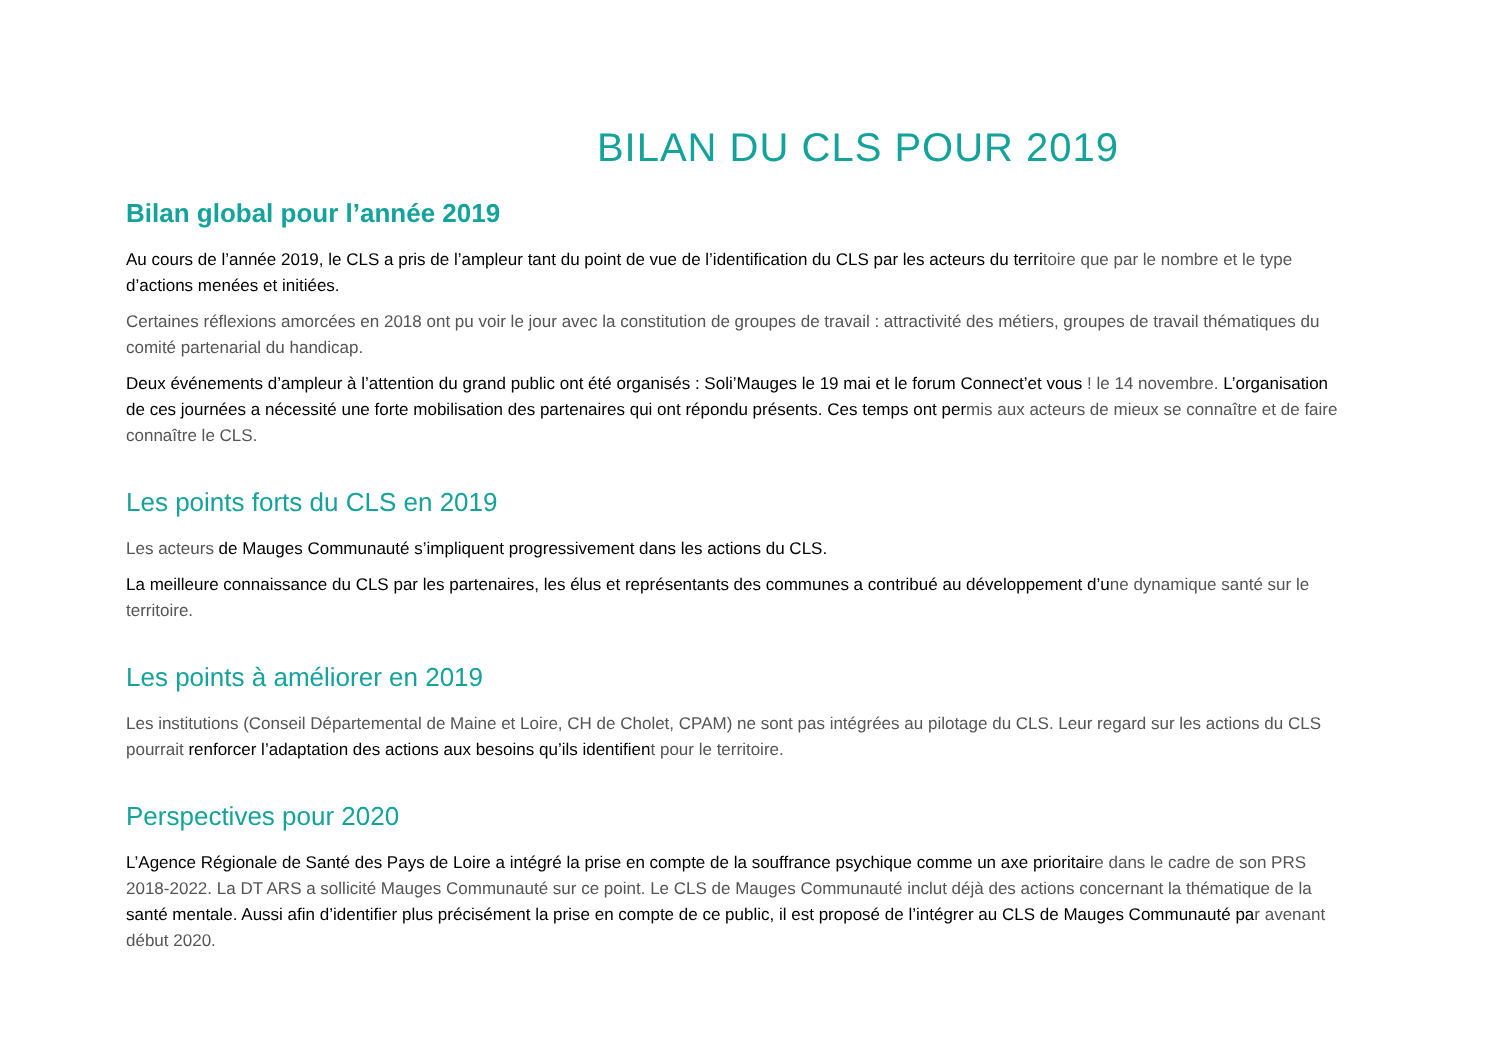BILAN DU CLS POUR 2019
Bilan global pour l’année 2019
Au cours de l’année 2019, le CLS a pris de l’ampleur tant du point de vue de l’identification du CLS par les acteurs du territoire que par le nombre et le type d’actions menées et initiées.
Certaines réflexions amorcées en 2018 ont pu voir le jour avec la constitution de groupes de travail : attractivité des métiers, groupes de travail thématiques du comité partenarial du handicap.
Deux événements d’ampleur à l’attention du grand public ont été organisés : Soli’Mauges le 19 mai et le forum Connect’et vous ! le 14 novembre. L’organisation de ces journées a nécessité une forte mobilisation des partenaires qui ont répondu présents. Ces temps ont permis aux acteurs de mieux se connaître et de faire connaître le CLS.
Les points forts du CLS en 2019
Les acteurs de Mauges Communauté s’impliquent progressivement dans les actions du CLS.
La meilleure connaissance du CLS par les partenaires, les élus et représentants des communes a contribué au développement d’une dynamique santé sur le territoire.
Les points à améliorer en 2019
Les institutions (Conseil Départemental de Maine et Loire, CH de Cholet, CPAM) ne sont pas intégrées au pilotage du CLS. Leur regard sur les actions du CLS pourrait renforcer l’adaptation des actions aux besoins qu’ils identifient pour le territoire.
Perspectives pour 2020
L’Agence Régionale de Santé des Pays de Loire a intégré la prise en compte de la souffrance psychique comme un axe prioritaire dans le cadre de son PRS 2018-2022. La DT ARS a sollicité Mauges Communauté sur ce point. Le CLS de Mauges Communauté inclut déjà des actions concernant la thématique de la santé mentale. Aussi afin d’identifier plus précisément la prise en compte de ce public, il est proposé de l’intégrer au CLS de Mauges Communauté par avenant début 2020.